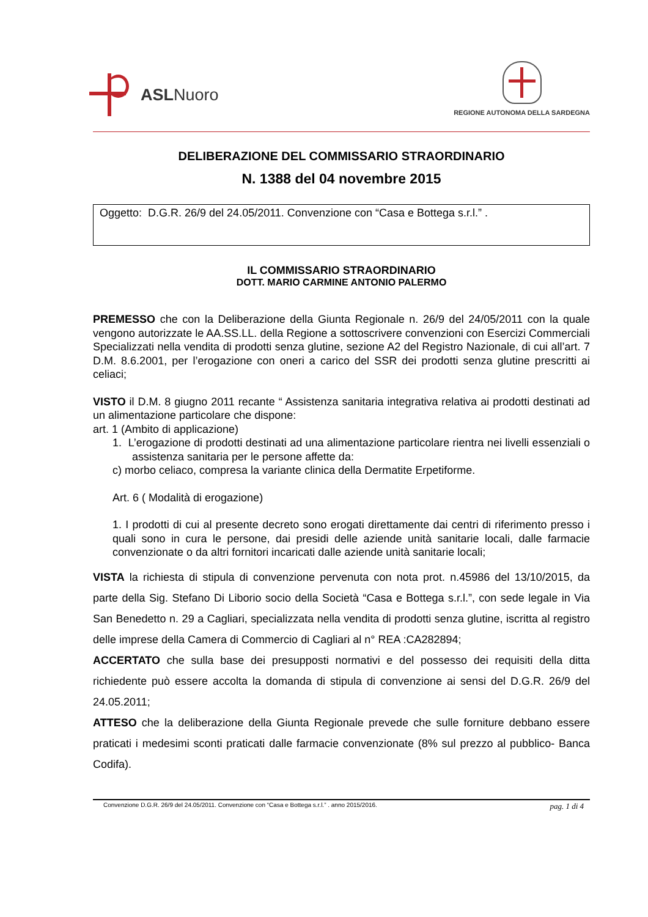ASLNuoro
REGIONE AUTONOMA DELLA SARDEGNA
DELIBERAZIONE DEL COMMISSARIO STRAORDINARIO
N. 1388 del 04 novembre 2015
Oggetto: D.G.R. 26/9 del 24.05/2011. Convenzione con “Casa e Bottega s.r.l.” .
IL COMMISSARIO STRAORDINARIO
DOTT. MARIO CARMINE ANTONIO PALERMO
PREMESSO che con la Deliberazione della Giunta Regionale n. 26/9 del 24/05/2011 con la quale vengono autorizzate le AA.SS.LL. della Regione a sottoscrivere convenzioni con Esercizi Commerciali Specializzati nella vendita di prodotti senza glutine, sezione A2 del Registro Nazionale, di cui all’art. 7 D.M. 8.6.2001, per l’erogazione con oneri a carico del SSR dei prodotti senza glutine prescritti ai celiaci;
VISTO il D.M. 8 giugno 2011 recante “ Assistenza sanitaria integrativa relativa ai prodotti destinati ad un alimentazione particolare che dispone:
art. 1 (Ambito di applicazione)
1. L’erogazione di prodotti destinati ad una alimentazione particolare rientra nei livelli essenziali o assistenza sanitaria per le persone affette da:
c) morbo celiaco, compresa la variante clinica della Dermatite Erpetiforme.
Art. 6 ( Modalità di erogazione)
1. I prodotti di cui al presente decreto sono erogati direttamente dai centri di riferimento presso i quali sono in cura le persone, dai presidi delle aziende unità sanitarie locali, dalle farmacie convenzionate o da altri fornitori incaricati dalle aziende unità sanitarie locali;
VISTA la richiesta di stipula di convenzione pervenuta con nota prot. n.45986 del 13/10/2015, da parte della Sig. Stefano Di Liborio socio della Società “Casa e Bottega s.r.l.”, con sede legale in Via San Benedetto n. 29 a Cagliari, specializzata nella vendita di prodotti senza glutine, iscritta al registro delle imprese della Camera di Commercio di Cagliari al n° REA :CA282894;
ACCERTATO che sulla base dei presupposti normativi e del possesso dei requisiti della ditta richiedente può essere accolta la domanda di stipula di convenzione ai sensi del D.G.R. 26/9 del 24.05.2011;
ATTESO che la deliberazione della Giunta Regionale prevede che sulle forniture debbano essere praticati i medesimi sconti praticati dalle farmacie convenzionate (8% sul prezzo al pubblico- Banca Codifa).
Convenzione D.G.R. 26/9 del 24.05/2011. Convenzione con “Casa e Bottega s.r.l.” . anno 2015/2016. pag. 1 di 4